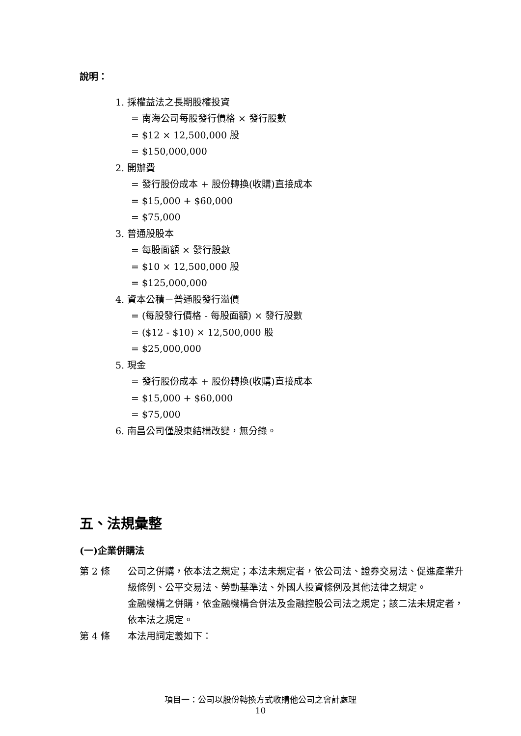說明：
1. 採權益法之長期股權投資
= 南海公司每股發行價格 × 發行股數
= $12 × 12,500,000 股
= $150,000,000
2. 開辦費
= 發行股份成本 + 股份轉換(收購)直接成本
= $15,000 + $60,000
= $75,000
3. 普通股股本
= 每股面額 × 發行股數
= $10 × 12,500,000 股
= $125,000,000
4. 資本公積－普通股發行溢價
= (每股發行價格 - 每股面額) × 發行股數
= ($12 - $10) × 12,500,000 股
= $25,000,000
5. 現金
= 發行股份成本 + 股份轉換(收購)直接成本
= $15,000 + $60,000
= $75,000
6. 南昌公司僅股東結構改變，無分錄。
五、法規彙整
(一)企業併購法
第 2 條 公司之併購，依本法之規定；本法未規定者，依公司法、證券交易法、促進產業升級條例、公平交易法、勞動基準法、外國人投資條例及其他法律之規定。
金融機構之併購，依金融機構合併法及金融控股公司法之規定；該二法未規定者，依本法之規定。
第 4 條 本法用詞定義如下：
項目一：公司以股份轉換方式收購他公司之會計處理
10